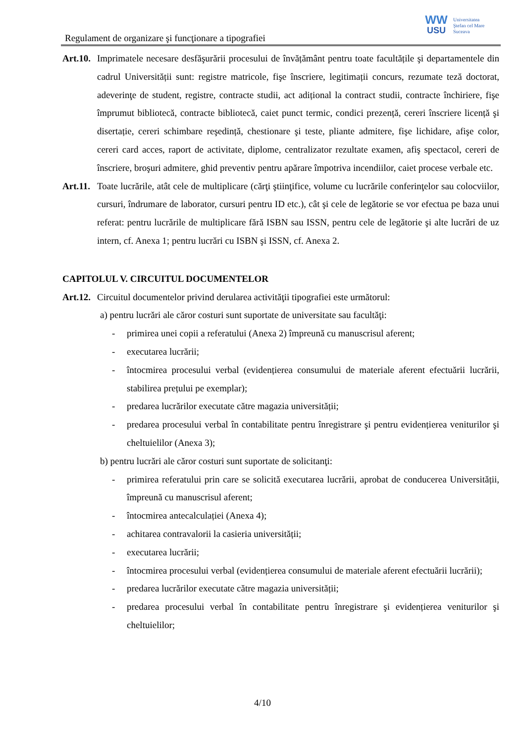Regulament de organizare şi funcţionare a tipografiei
WW
USU
Universitatea
Ştefan cel Mare
Suceava
Art.10.
Imprimatele necesare desfăşurării procesului de învățământ pentru toate facultățile şi departamentele din cadrul Universității sunt: registre matricole, fişe înscriere, legitimații concurs, rezumate teză doctorat, adeverinţe de student, registre, contracte studii, act adițional la contract studii, contracte închiriere, fişe împrumut bibliotecă, contracte bibliotecă, caiet punct termic, condici prezență, cereri înscriere licență şi disertație, cereri schimbare reşedință, chestionare şi teste, pliante admitere, fişe lichidare, afişe color, cereri card acces, raport de activitate, diplome, centralizator rezultate examen, afiş spectacol, cereri de înscriere, broşuri admitere, ghid preventiv pentru apărare împotriva incendiilor, caiet procese verbale etc.
Art.11.
Toate lucrările, atât cele de multiplicare (cărţi ştiinţifice, volume cu lucrările conferinţelor sau colocviilor, cursuri, îndrumare de laborator, cursuri pentru ID etc.), cât şi cele de legătorie se vor efectua pe baza unui referat: pentru lucrările de multiplicare fără ISBN sau ISSN, pentru cele de legătorie şi alte lucrări de uz intern, cf. Anexa 1; pentru lucrări cu ISBN şi ISSN, cf. Anexa 2.
CAPITOLUL V. CIRCUITUL DOCUMENTELOR
Art.12.
Circuitul documentelor privind derularea activităţii tipografiei este următorul:
a) pentru lucrări ale căror costuri sunt suportate de universitate sau facultăţi:
- primirea unei copii a referatului (Anexa 2) împreună cu manuscrisul aferent;
- executarea lucrării;
- întocmirea procesului verbal (evidențierea consumului de materiale aferent efectuării lucrării, stabilirea prețului pe exemplar);
- predarea lucrărilor executate către magazia universității;
- predarea procesului verbal în contabilitate pentru înregistrare şi pentru evidențierea veniturilor şi cheltuielilor (Anexa 3);
b) pentru lucrări ale căror costuri sunt suportate de solicitanţi:
- primirea referatului prin care se solicită executarea lucrării, aprobat de conducerea Universității, împreună cu manuscrisul aferent;
- întocmirea antecalculației (Anexa 4);
- achitarea contravalorii la casieria universității;
- executarea lucrării;
- întocmirea procesului verbal (evidențierea consumului de materiale aferent efectuării lucrării);
- predarea lucrărilor executate către magazia universității;
- predarea procesului verbal în contabilitate pentru înregistrare şi evidențierea veniturilor şi cheltuielilor;
4/10